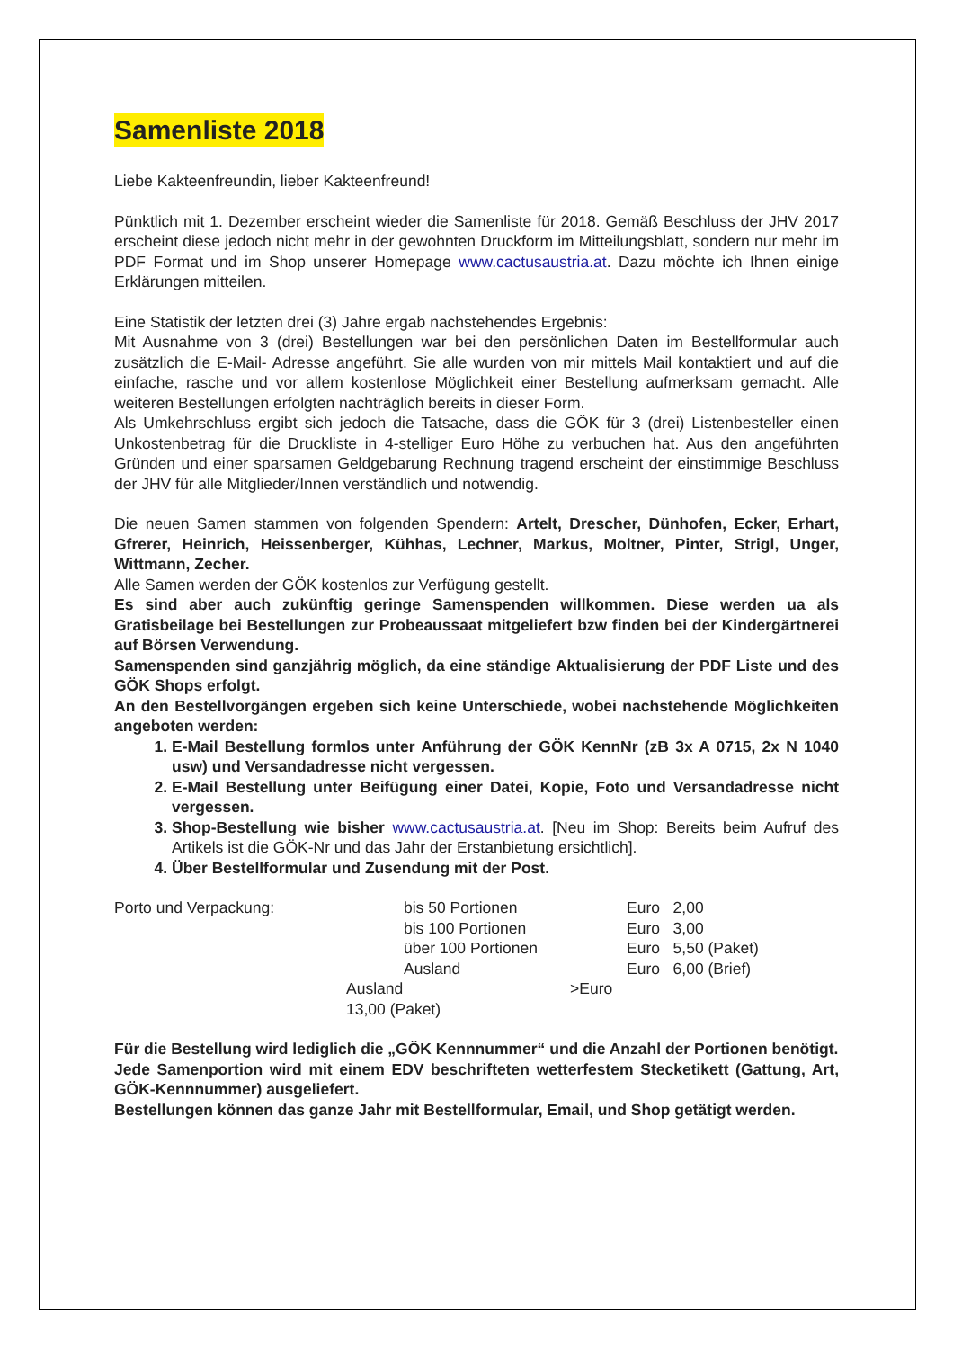Samenliste 2018
Liebe Kakteenfreundin, lieber Kakteenfreund!
Pünktlich mit 1. Dezember erscheint wieder die Samenliste für 2018. Gemäß Beschluss der JHV 2017 erscheint diese jedoch nicht mehr in der gewohnten Druckform im Mitteilungsblatt, sondern nur mehr im PDF Format und im Shop unserer Homepage www.cactusaustria.at. Dazu möchte ich Ihnen einige Erklärungen mitteilen.
Eine Statistik der letzten drei (3) Jahre ergab nachstehendes Ergebnis:
Mit Ausnahme von 3 (drei) Bestellungen war bei den persönlichen Daten im Bestellformular auch zusätzlich die E-Mail- Adresse angeführt. Sie alle wurden von mir mittels Mail kontaktiert und auf die einfache, rasche und vor allem kostenlose Möglichkeit einer Bestellung aufmerksam gemacht. Alle weiteren Bestellungen erfolgten nachträglich bereits in dieser Form.
Als Umkehrschluss ergibt sich jedoch die Tatsache, dass die GÖK für 3 (drei) Listenbesteller einen Unkostenbetrag für die Druckliste in 4-stelliger Euro Höhe zu verbuchen hat. Aus den angeführten Gründen und einer sparsamen Geldgebarung Rechnung tragend erscheint der einstimmige Beschluss der JHV für alle Mitglieder/Innen verständlich und notwendig.
Die neuen Samen stammen von folgenden Spendern: Artelt, Drescher, Dünhofen, Ecker, Erhart, Gfrerer, Heinrich, Heissenberger, Kühhas, Lechner, Markus, Moltner, Pinter, Strigl, Unger, Wittmann, Zecher.
Alle Samen werden der GÖK kostenlos zur Verfügung gestellt.
Es sind aber auch zukünftig geringe Samenspenden willkommen. Diese werden ua als Gratisbeilage bei Bestellungen zur Probeaussaat mitgeliefert bzw finden bei der Kindergärtnerei auf Börsen Verwendung.
Samenspenden sind ganzjährig möglich, da eine ständige Aktualisierung der PDF Liste und des GÖK Shops erfolgt.
An den Bestellvorgängen ergeben sich keine Unterschiede, wobei nachstehende Möglichkeiten angeboten werden:
1. E-Mail Bestellung formlos unter Anführung der GÖK KennNr (zB 3x A 0715, 2x N 1040 usw) und Versandadresse nicht vergessen.
2. E-Mail Bestellung unter Beifügung einer Datei, Kopie, Foto und Versandadresse nicht vergessen.
3. Shop-Bestellung wie bisher www.cactusaustria.at. [Neu im Shop: Bereits beim Aufruf des Artikels ist die GÖK-Nr und das Jahr der Erstanbietung ersichtlich].
4. Über Bestellformular und Zusendung mit der Post.
| Porto und Verpackung: | bis 50 Portionen | Euro 2,00 |
| | bis 100 Portionen | Euro 3,00 |
| | über 100 Portionen | Euro 5,50 (Paket) |
| | Ausland | Euro 6,00 (Brief) |
| Ausland >Euro 13,00 (Paket) | | |
Für die Bestellung wird lediglich die „GÖK Kennnummer“ und die Anzahl der Portionen benötigt.
Jede Samenportion wird mit einem EDV beschrifteten wetterfestem Stecketikett (Gattung, Art, GÖK-Kennnummer) ausgeliefert.
Bestellungen können das ganze Jahr mit Bestellformular, Email, und Shop getätigt werden.